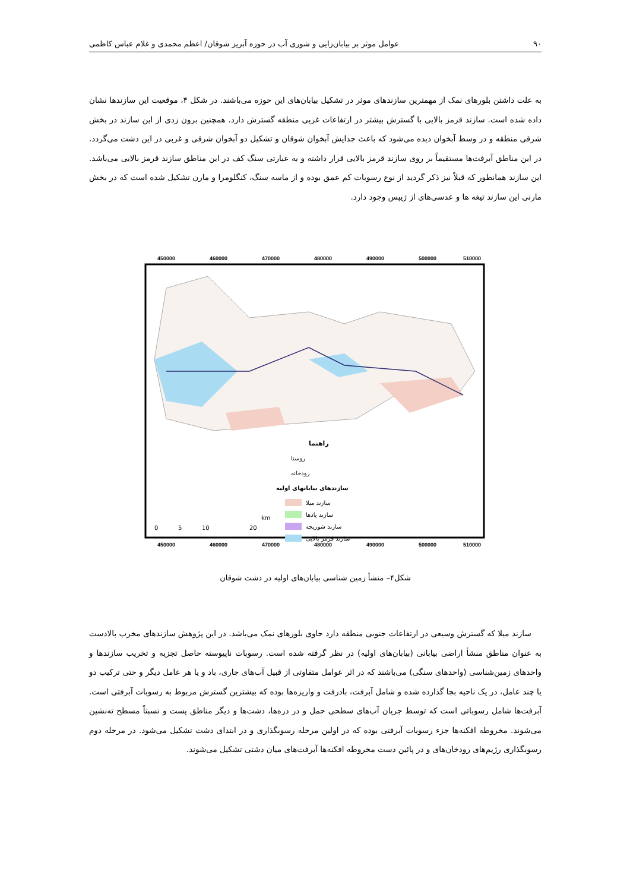۹۰ عوامل موثر بر بیابان‌زایی و شوری آب در حوزه آبریز شوقان/ اعظم محمدی و غلام عباس کاظمی
به علت داشتن بلورهای نمک از مهمترین سازندهای موثر در تشکیل بیابان‌های این حوزه می‌باشند. در شکل ۴، موقعیت این سازندها نشان داده شده است. سازند قرمز بالایی با گسترش بیشتر در ارتفاعات غربی منطقه گسترش دارد. همچنین برون زدی از این سازند در بخش شرقی منطقه و در وسط آبخوان دیده می‌شود که باعث جدایش آبخوان شوقان و تشکیل دو آبخوان شرقی و غربی در این دشت می‌گردد. در این مناطق آبرفت‌ها مستقیماً بر روی سازند قرمز بالایی قرار داشته و به عبارتی سنگ کف در این مناطق سازند قرمز بالایی می‌باشد. این سازند همانطور که قبلاً نیز ذکر گردید از نوع رسوبات کم عمق بوده و از ماسه سنگ، کنگلومرا و مارن تشکیل شده است که در بخش مارنی این سازند تیغه ها و عدسی‌های از ژیپس وجود دارد.
450000
460000
470000
480000
490000
500000
510000
450000
460000
470000
480000
490000
500000
510000
راهنما
روستا
رودخانه
سازندهای بیابانهای اولیه
سازند میلا
سازند پادها
سازند شوریجه
سازند قرمز بالایی
0
5
10
20
km
شکل۴– منشأ زمین شناسی بیابان‌های اولیه در دشت شوقان
سازند میلا که گسترش وسیعی در ارتفاعات جنوبی منطقه دارد حاوی بلورهای نمک می‌باشد. در این پژوهش سازندهای مخرب بالادست به عنوان مناطق منشأ اراضی بیابانی (بیابان‌های اولیه) در نظر گرفته شده است. رسوبات ناپیوسته حاصل تجزیه و تخریب سازندها و واحدهای زمین‌شناسی (واحدهای سنگی) می‌باشند که در اثر عوامل متفاوتی از قبیل آب‌های جاری، باد و یا هر عامل دیگر و حتی ترکیب دو یا چند عامل، در یک ناحیه بجا گذارده شده و شامل آبرفت، بادرفت و واریزه‌ها بوده که بیشترین گسترش مربوط به رسوبات آبرفتی است. آبرفت‌ها شامل رسوباتی است که توسط جریان آب‌های سطحی حمل و در دره‌ها، دشت‌ها و دیگر مناطق پست و نسبتاً مسطح ته‌نشین می‌شوند. مخروطه افکنه‌ها جزء رسوبات آبرفتی بوده که در اولین مرحله رسوبگذاری و در ابتدای دشت تشکیل می‌شود. در مرحله دوم رسوبگذاری رژیم‌های رودخان‌های و در پائین دست مخروطه افکنه‌ها آبرفت‌های میان دشتی تشکیل می‌شوند.